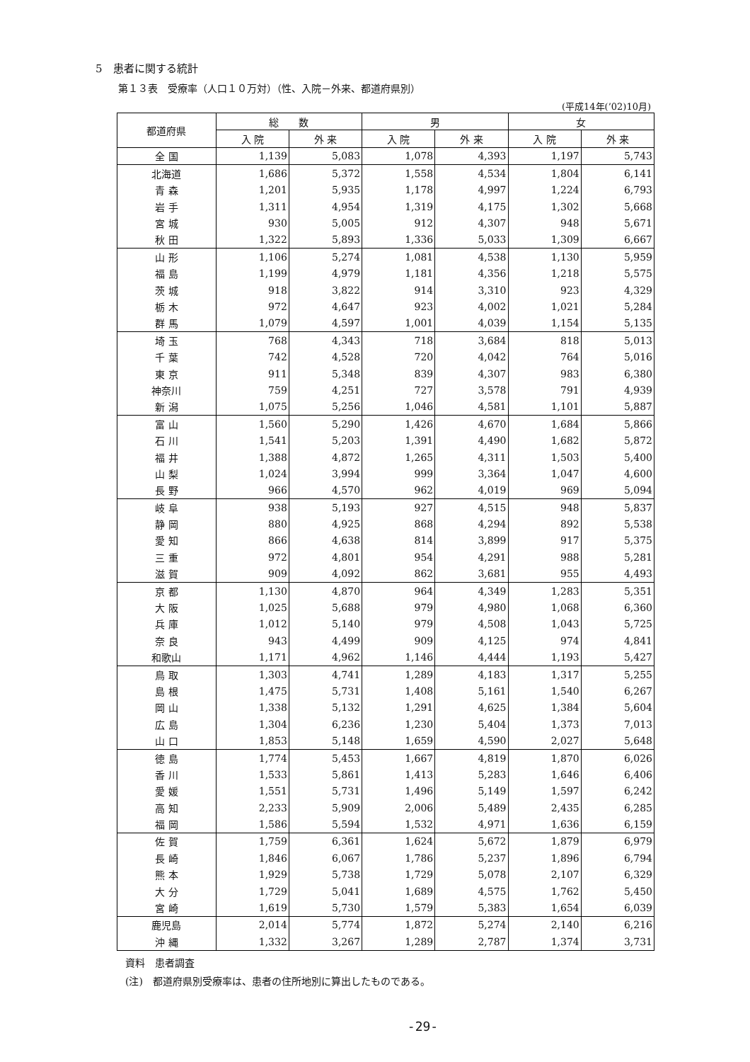5　患者に関する統計
第１３表　受療率（人口１０万対）（性、入院－外来、都道府県別）
(平成14年(’02)10月)
| 都道府県 | 総 数 | | 男 | | 女 | |
| --- | --- | --- | --- | --- | --- | --- |
| | 入 院 | 外 来 | 入 院 | 外 来 | 入 院 | 外 来 |
| 全 国 | 1,139 | 5,083 | 1,078 | 4,393 | 1,197 | 5,743 |
| 北海道 | 1,686 | 5,372 | 1,558 | 4,534 | 1,804 | 6,141 |
| 青 森 | 1,201 | 5,935 | 1,178 | 4,997 | 1,224 | 6,793 |
| 岩 手 | 1,311 | 4,954 | 1,319 | 4,175 | 1,302 | 5,668 |
| 宮 城 | 930 | 5,005 | 912 | 4,307 | 948 | 5,671 |
| 秋 田 | 1,322 | 5,893 | 1,336 | 5,033 | 1,309 | 6,667 |
| 山 形 | 1,106 | 5,274 | 1,081 | 4,538 | 1,130 | 5,959 |
| 福 島 | 1,199 | 4,979 | 1,181 | 4,356 | 1,218 | 5,575 |
| 茨 城 | 918 | 3,822 | 914 | 3,310 | 923 | 4,329 |
| 栃 木 | 972 | 4,647 | 923 | 4,002 | 1,021 | 5,284 |
| 群 馬 | 1,079 | 4,597 | 1,001 | 4,039 | 1,154 | 5,135 |
| 埼 玉 | 768 | 4,343 | 718 | 3,684 | 818 | 5,013 |
| 千 葉 | 742 | 4,528 | 720 | 4,042 | 764 | 5,016 |
| 東 京 | 911 | 5,348 | 839 | 4,307 | 983 | 6,380 |
| 神奈川 | 759 | 4,251 | 727 | 3,578 | 791 | 4,939 |
| 新 潟 | 1,075 | 5,256 | 1,046 | 4,581 | 1,101 | 5,887 |
| 富 山 | 1,560 | 5,290 | 1,426 | 4,670 | 1,684 | 5,866 |
| 石 川 | 1,541 | 5,203 | 1,391 | 4,490 | 1,682 | 5,872 |
| 福 井 | 1,388 | 4,872 | 1,265 | 4,311 | 1,503 | 5,400 |
| 山 梨 | 1,024 | 3,994 | 999 | 3,364 | 1,047 | 4,600 |
| 長 野 | 966 | 4,570 | 962 | 4,019 | 969 | 5,094 |
| 岐 阜 | 938 | 5,193 | 927 | 4,515 | 948 | 5,837 |
| 静 岡 | 880 | 4,925 | 868 | 4,294 | 892 | 5,538 |
| 愛 知 | 866 | 4,638 | 814 | 3,899 | 917 | 5,375 |
| 三 重 | 972 | 4,801 | 954 | 4,291 | 988 | 5,281 |
| 滋 賀 | 909 | 4,092 | 862 | 3,681 | 955 | 4,493 |
| 京 都 | 1,130 | 4,870 | 964 | 4,349 | 1,283 | 5,351 |
| 大 阪 | 1,025 | 5,688 | 979 | 4,980 | 1,068 | 6,360 |
| 兵 庫 | 1,012 | 5,140 | 979 | 4,508 | 1,043 | 5,725 |
| 奈 良 | 943 | 4,499 | 909 | 4,125 | 974 | 4,841 |
| 和歌山 | 1,171 | 4,962 | 1,146 | 4,444 | 1,193 | 5,427 |
| 鳥 取 | 1,303 | 4,741 | 1,289 | 4,183 | 1,317 | 5,255 |
| 島 根 | 1,475 | 5,731 | 1,408 | 5,161 | 1,540 | 6,267 |
| 岡 山 | 1,338 | 5,132 | 1,291 | 4,625 | 1,384 | 5,604 |
| 広 島 | 1,304 | 6,236 | 1,230 | 5,404 | 1,373 | 7,013 |
| 山 口 | 1,853 | 5,148 | 1,659 | 4,590 | 2,027 | 5,648 |
| 徳 島 | 1,774 | 5,453 | 1,667 | 4,819 | 1,870 | 6,026 |
| 香 川 | 1,533 | 5,861 | 1,413 | 5,283 | 1,646 | 6,406 |
| 愛 媛 | 1,551 | 5,731 | 1,496 | 5,149 | 1,597 | 6,242 |
| 高 知 | 2,233 | 5,909 | 2,006 | 5,489 | 2,435 | 6,285 |
| 福 岡 | 1,586 | 5,594 | 1,532 | 4,971 | 1,636 | 6,159 |
| 佐 賀 | 1,759 | 6,361 | 1,624 | 5,672 | 1,879 | 6,979 |
| 長 崎 | 1,846 | 6,067 | 1,786 | 5,237 | 1,896 | 6,794 |
| 熊 本 | 1,929 | 5,738 | 1,729 | 5,078 | 2,107 | 6,329 |
| 大 分 | 1,729 | 5,041 | 1,689 | 4,575 | 1,762 | 5,450 |
| 宮 崎 | 1,619 | 5,730 | 1,579 | 5,383 | 1,654 | 6,039 |
| 鹿児島 | 2,014 | 5,774 | 1,872 | 5,274 | 2,140 | 6,216 |
| 沖 縄 | 1,332 | 3,267 | 1,289 | 2,787 | 1,374 | 3,731 |
資料　患者調査
(注)　都道府県別受療率は、患者の住所地別に算出したものである。
-29-